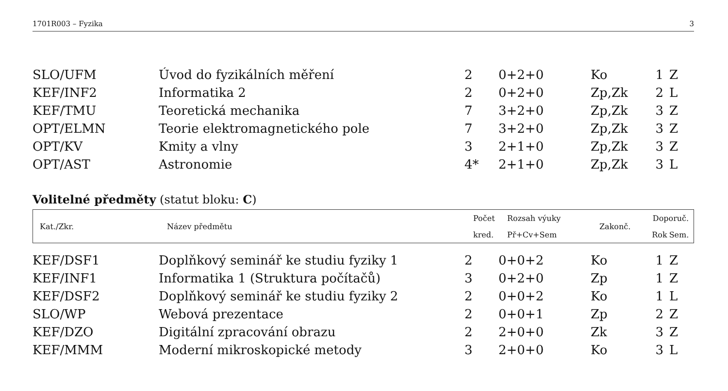1701R003 – Fyzika 3
| SLO/UFM | Úvod do fyzikálních měření | 2 | 0+2+0 | Ko | 1 | Z |
| KEF/INF2 | Informatika 2 | 2 | 0+2+0 | Zp,Zk | 2 | L |
| KEF/TMU | Teoretická mechanika | 7 | 3+2+0 | Zp,Zk | 3 | Z |
| OPT/ELMN | Teorie elektromagnetického pole | 7 | 3+2+0 | Zp,Zk | 3 | Z |
| OPT/KV | Kmity a vlny | 3 | 2+1+0 | Zp,Zk | 3 | Z |
| OPT/AST | Astronomie | 4* | 2+1+0 | Zp,Zk | 3 | L |
Volitelné předměty (statut bloku: C)
| Kat./Zkr. | Název předmětu | Počet | Rozsah výuky | Zakonč. | Doporuč. | |
| | | kred. | Př+Cv+Sem | | Rok | Sem. |
| KEF/DSF1 | Doplňkový seminář ke studiu fyziky 1 | 2 | 0+0+2 | Ko | 1 | Z |
| KEF/INF1 | Informatika 1 (Struktura počítačů) | 3 | 0+2+0 | Zp | 1 | Z |
| KEF/DSF2 | Doplňkový seminář ke studiu fyziky 2 | 2 | 0+0+2 | Ko | 1 | L |
| SLO/WP | Webová prezentace | 2 | 0+0+1 | Zp | 2 | Z |
| KEF/DZO | Digitální zpracování obrazu | 2 | 2+0+0 | Zk | 3 | Z |
| KEF/MMM | Moderní mikroskopické metody | 3 | 2+0+0 | Ko | 3 | L |